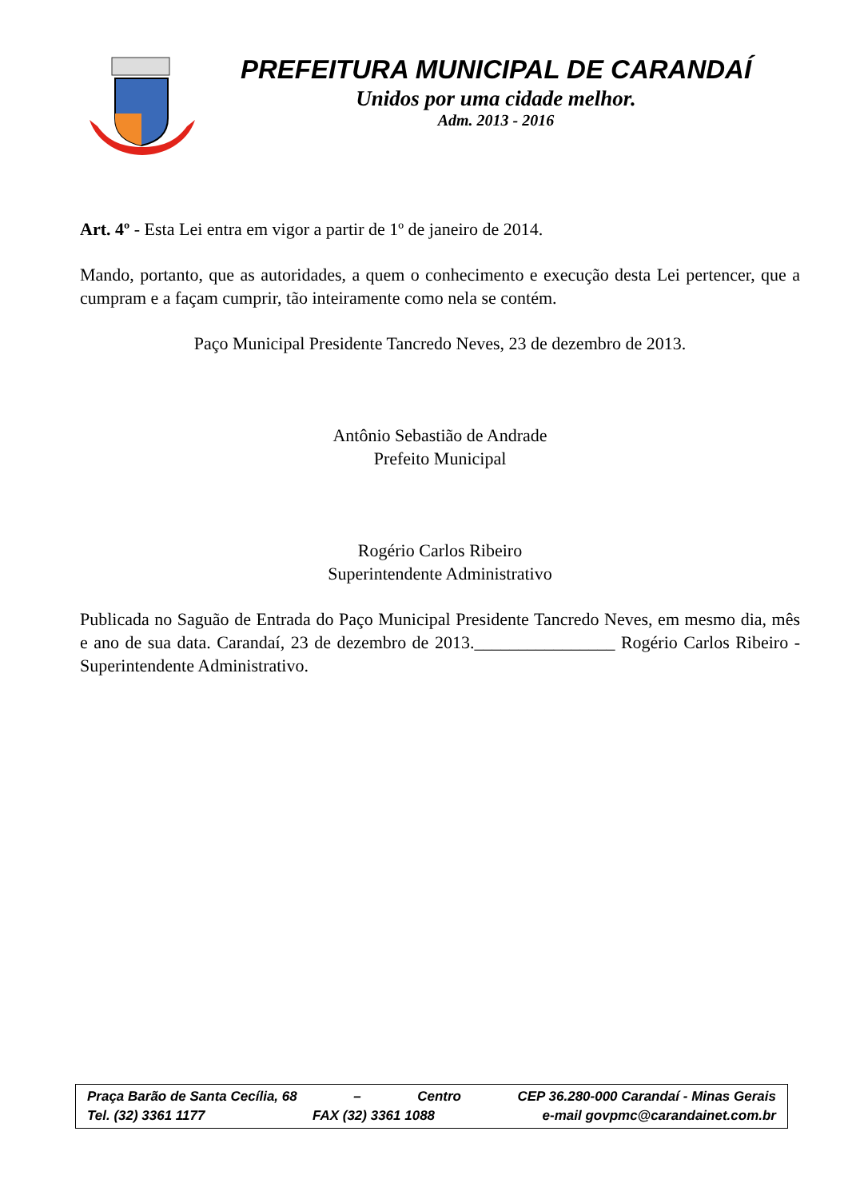PREFEITURA MUNICIPAL DE CARANDAÍ
Unidos por uma cidade melhor.
Adm. 2013 - 2016
Art. 4º - Esta Lei entra em vigor a partir de 1º de janeiro de 2014.
Mando, portanto, que as autoridades, a quem o conhecimento e execução desta Lei pertencer, que a cumpram e a façam cumprir, tão inteiramente como nela se contém.
Paço Municipal Presidente Tancredo Neves, 23 de dezembro de 2013.
Antônio Sebastião de Andrade
Prefeito Municipal
Rogério Carlos Ribeiro
Superintendente Administrativo
Publicada no Saguão de Entrada do Paço Municipal Presidente Tancredo Neves, em mesmo dia, mês e ano de sua data. Carandaí, 23 de dezembro de 2013.________________ Rogério Carlos Ribeiro - Superintendente Administrativo.
Praça Barão de Santa Cecília, 68 – Centro CEP 36.280-000 Carandaí - Minas Gerais
Tel. (32) 3361 1177 FAX (32) 3361 1088 e-mail govpmc@carandainet.com.br